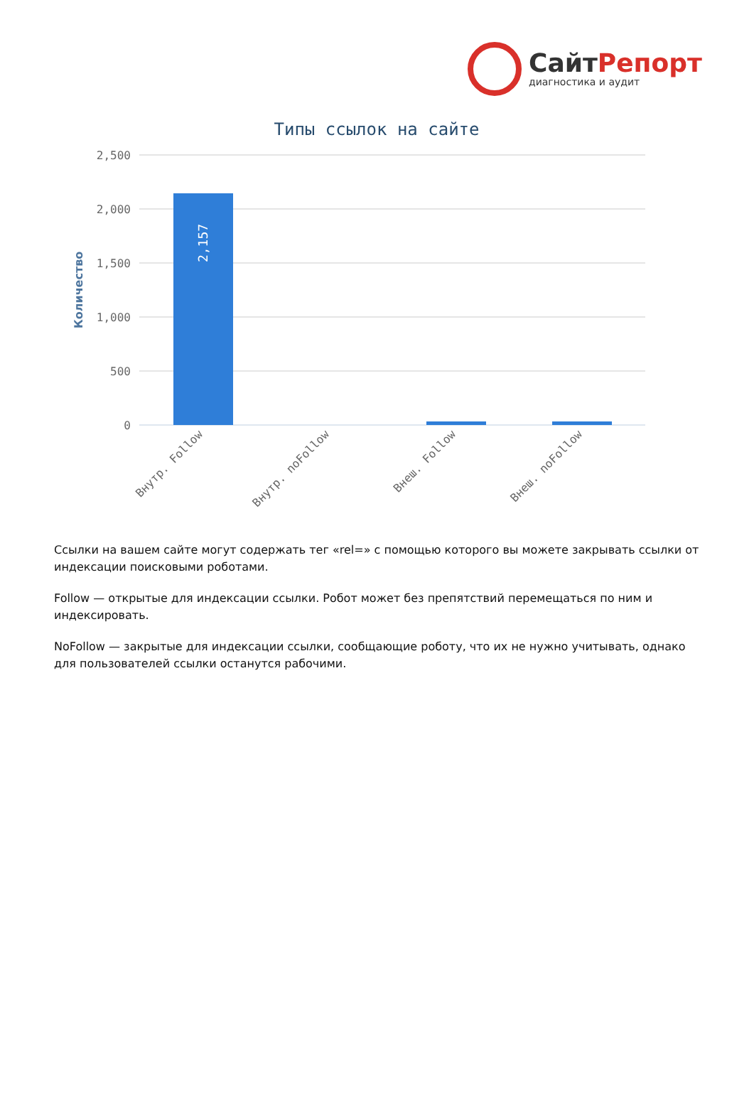СайтРепорт
диагностика и аудит
Типы ссылок на сайте
2,500
2,000
1,500
1,000
500
0
Количество
2,157
Внутр. Follow
Внутр. noFollow
Внеш. Follow
Внеш. noFollow
Ссылки на вашем сайте могут содержать тег «rel=» с помощью которого вы можете закрывать ссылки от индексации поисковыми роботами.
Follow — открытые для индексации ссылки. Робот может без препятствий перемещаться по ним и индексировать.
NoFollow — закрытые для индексации ссылки, сообщающие роботу, что их не нужно учитывать, однако для пользователей ссылки останутся рабочими.